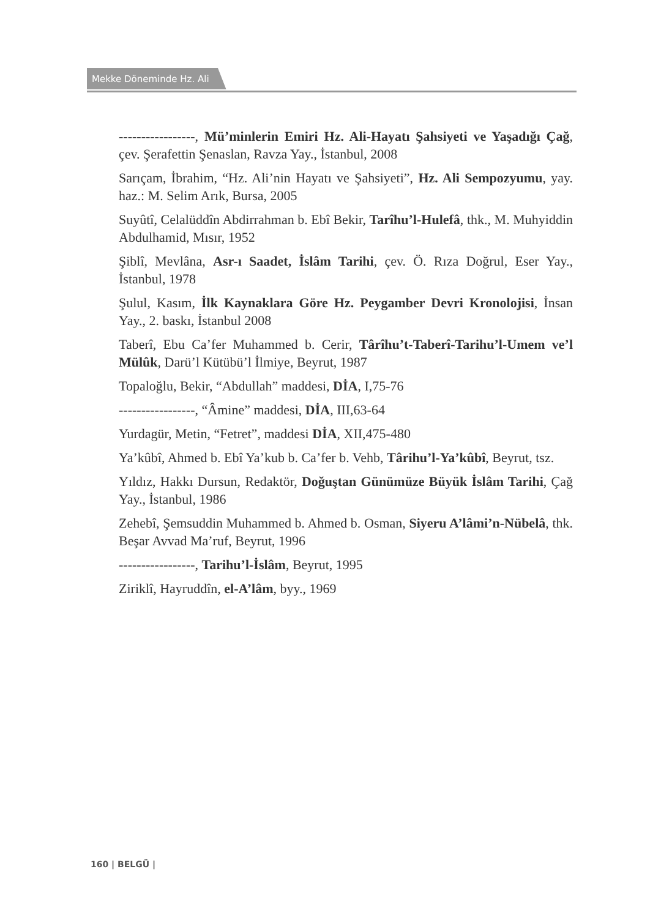Mekke Döneminde Hz. Ali
-----------------, Mü’minlerin Emiri Hz. Ali-Hayatı Şahsiyeti ve Yaşadığı Çağ, çev. Şerafettin Şenaslan, Ravza Yay., İstanbul, 2008
Sarıçam, İbrahim, “Hz. Ali’nin Hayatı ve Şahsiyeti”, Hz. Ali Sempozyumu, yay. haz.: M. Selim Arık, Bursa, 2005
Suyûtî, Celalüddîn Abdirrahman b. Ebî Bekir, Tarîhu’l-Hulefâ, thk., M. Muhyiddin Abdulhamid, Mısır, 1952
Şiblî, Mevlâna, Asr-ı Saadet, İslâm Tarihi, çev. Ö. Rıza Doğrul, Eser Yay., İstanbul, 1978
Şulul, Kasım, İlk Kaynaklara Göre Hz. Peygamber Devri Kronolojisi, İnsan Yay., 2. baskı, İstanbul 2008
Taberî, Ebu Ca’fer Muhammed b. Cerir, Târîhu’t-Taberî-Tarihu’l-Umem ve’l Mülûk, Darü’l Kütübü’l İlmiye, Beyrut, 1987
Topaloğlu, Bekir, “Abdullah” maddesi, DİA, I,75-76
-----------------, “Âmine” maddesi, DİA, III,63-64
Yurdagür, Metin, “Fetret”, maddesi DİA, XII,475-480
Ya’kûbî, Ahmed b. Ebî Ya’kub b. Ca’fer b. Vehb, Târihu’l-Ya’kûbî, Beyrut, tsz.
Yıldız, Hakkı Dursun, Redaktör, Doğuştan Günümüze Büyük İslâm Tarihi, Çağ Yay., İstanbul, 1986
Zehebî, Şemsuddin Muhammed b. Ahmed b. Osman, Siyeru A’lâmi’n-Nübelâ, thk. Beşar Avvad Ma’ruf, Beyrut, 1996
-----------------, Tarihu’l-İslâm, Beyrut, 1995
Ziriklî, Hayruddîn, el-A’lâm, byy., 1969
160 | BELGÜ |